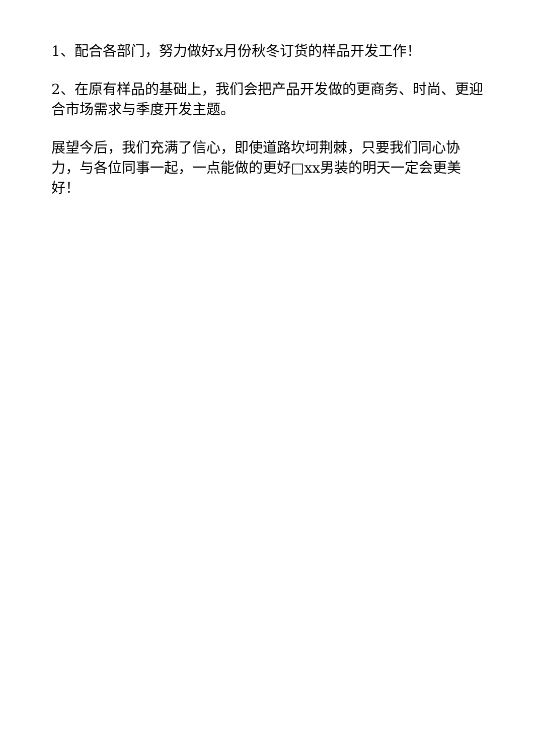1、配合各部门，努力做好x月份秋冬订货的样品开发工作！
2、在原有样品的基础上，我们会把产品开发做的更商务、时尚、更迎合市场需求与季度开发主题。
展望今后，我们充满了信心，即使道路坎坷荆棘，只要我们同心协力，与各位同事一起，一点能做的更好□xx男装的明天一定会更美好！